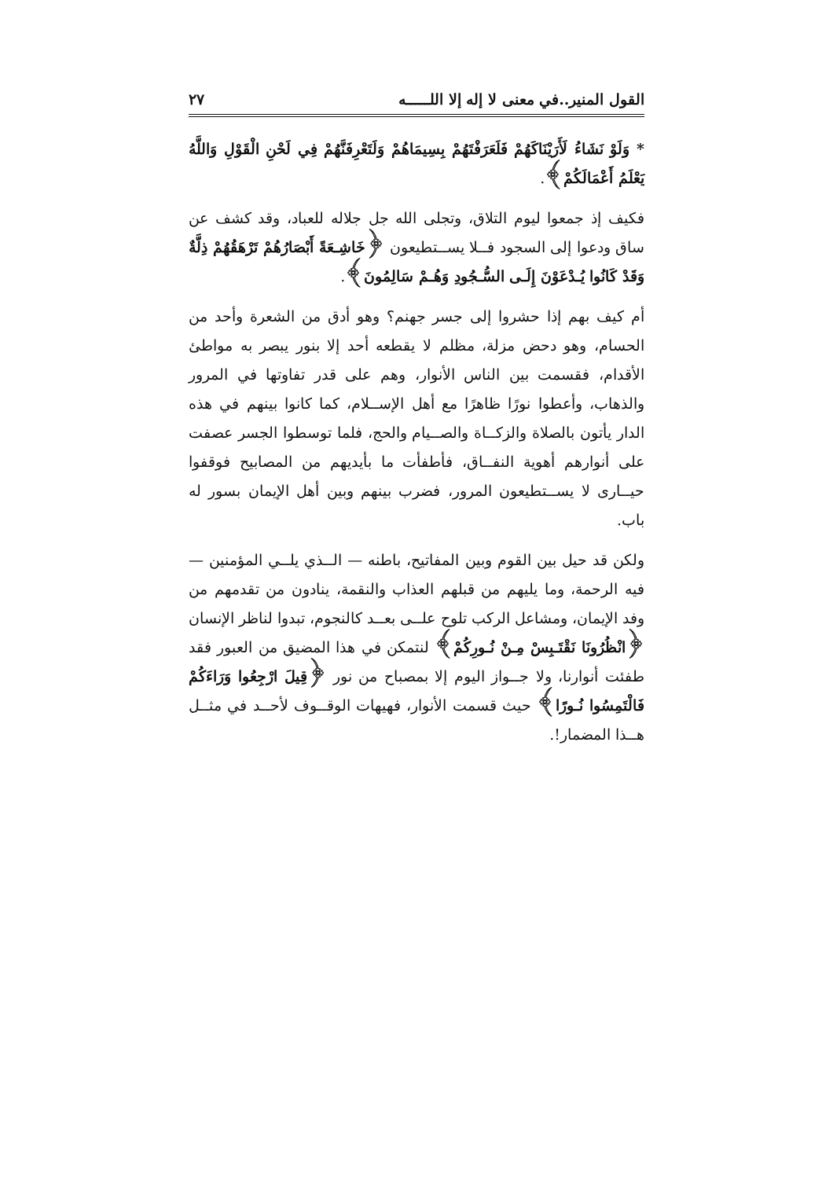القول المنير..في معنى لا إله إلا اللـــــه ٢٧
* وَلَوْ نَشَاءُ لَأَرَيْنَاكَهُمْ فَلَعَرَفْتَهُمْ بِسِيمَاهُمْ وَلَتَعْرِفَنَّهُمْ فِي لَحْنِ الْقَوْلِ وَاللَّهُ يَعْلَمُ أَعْمَالَكُمْ﴾.
فكيف إذ جمعوا ليوم التلاق، وتجلى الله جل جلاله للعباد، وقد كشف عن ساق ودعوا إلى السجود فــلا يســتطيعون ﴿خَاشِـعَةً أَبْصَارُهُمْ تَرْهَقُهُمْ ذِلَّةٌ وَقَدْ كَانُوا يُـدْعَوْنَ إِلَـى السُّـجُودِ وَهُـمْ سَالِمُونَ﴾.
أم كيف بهم إذا حشروا إلى جسر جهنم؟ وهو أدق من الشعرة وأحد من الحسام، وهو دحض مزلة، مظلم لا يقطعه أحد إلا بنور يبصر به مواطئ الأقدام، فقسمت بين الناس الأنوار، وهم على قدر تفاوتها في المرور والذهاب، وأعطوا نورًا ظاهرًا مع أهل الإســلام، كما كانوا بينهم في هذه الدار يأتون بالصلاة والزكــاة والصــيام والحج، فلما توسطوا الجسر عصفت على أنوارهم أهوية النفــاق، فأطفأت ما بأيديهم من المصابيح فوقفوا حيــارى لا يســتطيعون المرور، فضرب بينهم وبين أهل الإيمان بسور له باب.
ولكن قد حيل بين القوم وبين المفاتيح، باطنه — الــذي يلــي المؤمنين — فيه الرحمة، وما يليهم من قبلهم العذاب والنقمة، ينادون من تقدمهم من وفد الإيمان، ومشاعل الركب تلوح علــى بعــد كالنجوم، تبدوا لناظر الإنسان ﴿انْظُرُونَا نَقْتَـبِسْ مِـنْ نُـورِكُمْ﴾ لنتمكن في هذا المضيق من العبور فقد طفئت أنوارنا، ولا جــواز اليوم إلا بمصباح من نور ﴿قِيلَ ارْجِعُوا وَرَاءَكُمْ فَالْتَمِسُوا نُـورًا﴾ حيث قسمت الأنوار، فهيهات الوقــوف لأحــد في مثــل هــذا المضمار!.